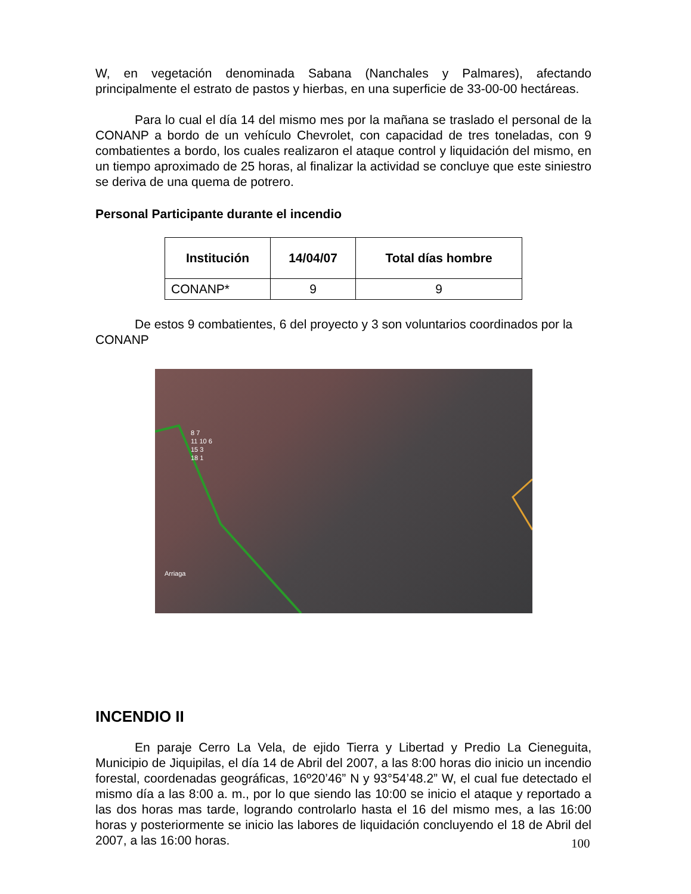W, en vegetación denominada Sabana (Nanchales y Palmares), afectando principalmente el estrato de pastos y hierbas, en una superficie de 33-00-00 hectáreas.
Para lo cual el día 14 del mismo mes por la mañana se traslado el personal de la CONANP a bordo de un vehículo Chevrolet, con capacidad de tres toneladas, con 9 combatientes a bordo, los cuales realizaron el ataque control y liquidación del mismo, en un tiempo aproximado de 25 horas, al finalizar la actividad se concluye que este siniestro se deriva de una quema de potrero.
Personal Participante durante el incendio
| Institución | 14/04/07 | Total días hombre |
| --- | --- | --- |
| CONANP* | 9 | 9 |
De estos 9 combatientes, 6 del proyecto y 3 son voluntarios coordinados por la CONANP
8 7
11 10 6
15 3
18 1
Arriaga
INCENDIO II
En paraje Cerro La Vela, de ejido Tierra y Libertad y Predio La Cieneguita, Municipio de Jiquipilas, el día 14 de Abril del 2007, a las 8:00 horas dio inicio un incendio forestal, coordenadas geográficas, 16º20’46” N y 93°54’48.2” W, el cual fue detectado el mismo día a las 8:00 a. m., por lo que siendo las 10:00 se inicio el ataque y reportado a las dos horas mas tarde, logrando controlarlo hasta el 16 del mismo mes, a las 16:00 horas y posteriormente se inicio las labores de liquidación concluyendo el 18 de Abril del 2007, a las 16:00 horas.
100